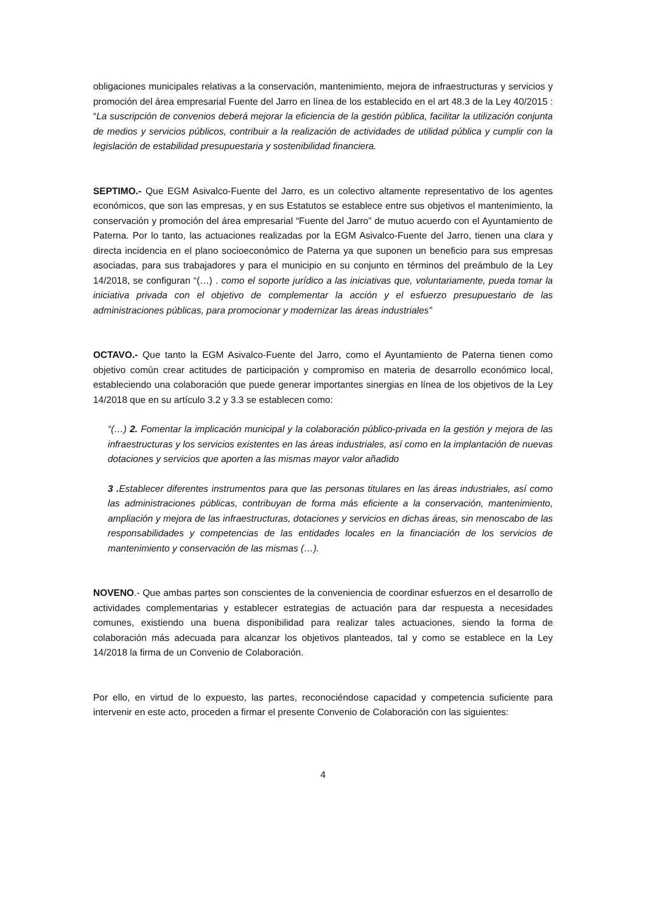obligaciones municipales relativas a la conservación, mantenimiento, mejora de infraestructuras y servicios y promoción del área empresarial Fuente del Jarro en línea de los establecido en el art 48.3 de la Ley 40/2015 : “La suscripción de convenios deberá mejorar la eficiencia de la gestión pública, facilitar la utilización conjunta de medios y servicios públicos, contribuir a la realización de actividades de utilidad pública y cumplir con la legislación de estabilidad presupuestaria y sostenibilidad financiera.
SEPTIMO.- Que EGM Asivalco-Fuente del Jarro, es un colectivo altamente representativo de los agentes económicos, que son las empresas, y en sus Estatutos se establece entre sus objetivos el mantenimiento, la conservación y promoción del área empresarial “Fuente del Jarro” de mutuo acuerdo con el Ayuntamiento de Paterna. Por lo tanto, las actuaciones realizadas por la EGM Asivalco-Fuente del Jarro, tienen una clara y directa incidencia en el plano socioeconómico de Paterna ya que suponen un beneficio para sus empresas asociadas, para sus trabajadores y para el municipio en su conjunto en términos del preámbulo de la Ley 14/2018, se configuran “(…) . como el soporte jurídico a las iniciativas que, voluntariamente, pueda tomar la iniciativa privada con el objetivo de complementar la acción y el esfuerzo presupuestario de las administraciones públicas, para promocionar y modernizar las áreas industriales”
OCTAVO.- Que tanto la EGM Asivalco-Fuente del Jarro, como el Ayuntamiento de Paterna tienen como objetivo común crear actitudes de participación y compromiso en materia de desarrollo económico local, estableciendo una colaboración que puede generar importantes sinergias en línea de los objetivos de la Ley 14/2018 que en su artículo 3.2 y 3.3 se establecen como:
“(…) 2. Fomentar la implicación municipal y la colaboración público-privada en la gestión y mejora de las infraestructuras y los servicios existentes en las áreas industriales, así como en la implantación de nuevas dotaciones y servicios que aporten a las mismas mayor valor añadido
3 . Establecer diferentes instrumentos para que las personas titulares en las áreas industriales, así como las administraciones públicas, contribuyan de forma más eficiente a la conservación, mantenimiento, ampliación y mejora de las infraestructuras, dotaciones y servicios en dichas áreas, sin menoscabo de las responsabilidades y competencias de las entidades locales en la financiación de los servicios de mantenimiento y conservación de las mismas (…).
NOVENO.- Que ambas partes son conscientes de la conveniencia de coordinar esfuerzos en el desarrollo de actividades complementarias y establecer estrategias de actuación para dar respuesta a necesidades comunes, existiendo una buena disponibilidad para realizar tales actuaciones, siendo la forma de colaboración más adecuada para alcanzar los objetivos planteados, tal y como se establece en la Ley 14/2018 la firma de un Convenio de Colaboración.
Por ello, en virtud de lo expuesto, las partes, reconociéndose capacidad y competencia suficiente para intervenir en este acto, proceden a firmar el presente Convenio de Colaboración con las siguientes:
4